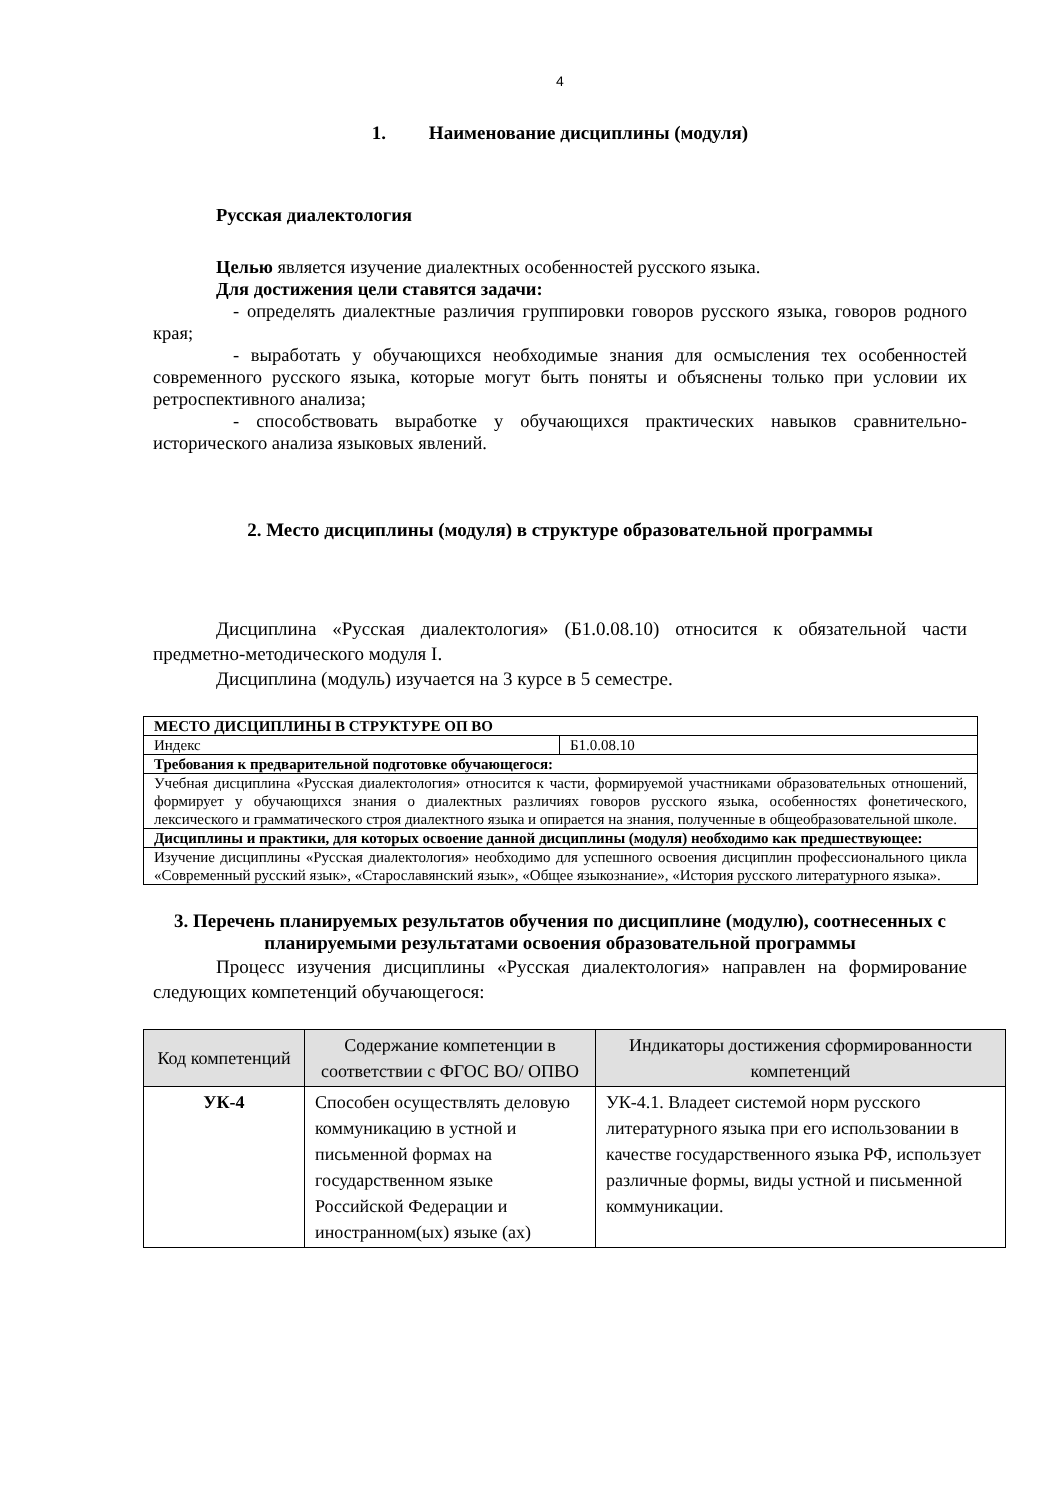4
1. Наименование дисциплины (модуля)
Русская диалектология
Целью является изучение диалектных особенностей русского языка.
Для достижения цели ставятся задачи:
- определять диалектные различия группировки говоров русского языка, говоров родного края;
- выработать у обучающихся необходимые знания для осмысления тех особенностей современного русского языка, которые могут быть поняты и объяснены только при условии их ретроспективного анализа;
- способствовать выработке у обучающихся практических навыков сравнительно-исторического анализа языковых явлений.
2. Место дисциплины (модуля) в структуре образовательной программы
Дисциплина «Русская диалектология» (Б1.0.08.10) относится к обязательной части предметно-методического модуля I.
Дисциплина (модуль) изучается на 3 курсе в 5 семестре.
| МЕСТО ДИСЦИПЛИНЫ В СТРУКТУРЕ ОП ВО | |
| Индекс | Б1.0.08.10 |
| Требования к предварительной подготовке обучающегося: | |
| Учебная дисциплина «Русская диалектология» относится к части, формируемой участниками образовательных отношений, формирует у обучающихся знания о диалектных различиях говоров русского языка, особенностях фонетического, лексического и грамматического строя диалектного языка и опирается на знания, полученные в общеобразовательной школе. | |
| Дисциплины и практики, для которых освоение данной дисциплины (модуля) необходимо как предшествующее: | |
| Изучение дисциплины «Русская диалектология» необходимо для успешного освоения дисциплин профессионального цикла «Современный русский язык», «Старославянский язык», «Общее языкознание», «История русского литературного языка». | |
3. Перечень планируемых результатов обучения по дисциплине (модулю), соотнесенных с планируемыми результатами освоения образовательной программы
Процесс изучения дисциплины «Русская диалектология» направлен на формирование следующих компетенций обучающегося:
| Код компетенций | Содержание компетенции в соответствии с ФГОС ВО/ ОПВО | Индикаторы достижения сформированности компетенций |
| --- | --- | --- |
| УК-4 | Способен осуществлять деловую коммуникацию в устной и письменной формах на государственном языке Российской Федерации и иностранном(ых) языке (ах) | УК-4.1. Владеет системой норм русского литературного языка при его использовании в качестве государственного языка РФ, использует различные формы, виды устной и письменной коммуникации. |